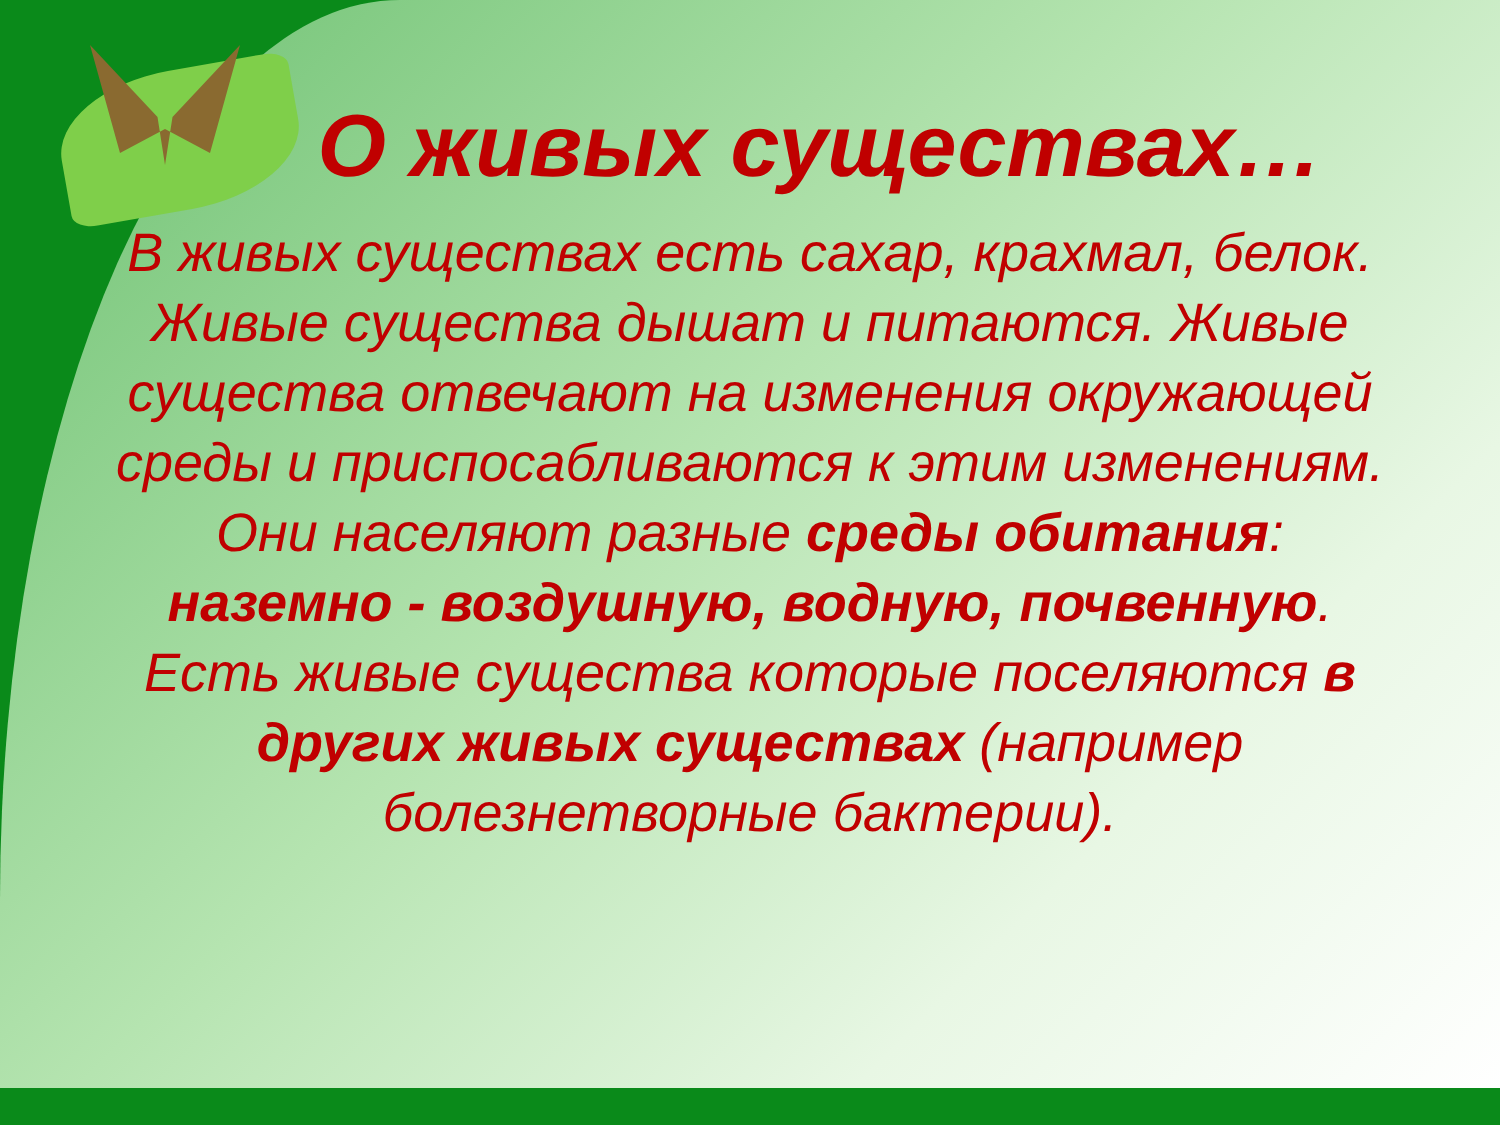О живых существах…
В живых существах есть сахар, крахмал, белок. Живые существа дышат и питаются. Живые существа отвечают на изменения окружающей среды и приспосабливаются к этим изменениям. Они населяют разные среды обитания: наземно - воздушную, водную, почвенную. Есть живые существа которые поселяются в других живых существах (например болезнетворные бактерии).